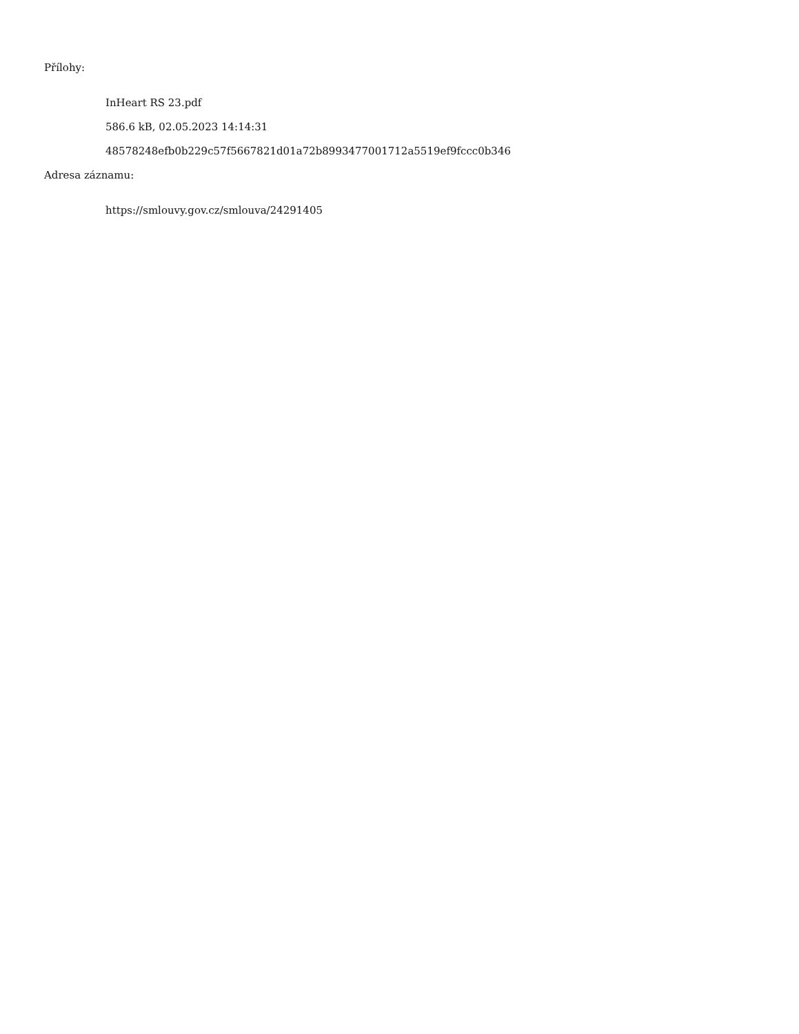Přílohy:
InHeart RS 23.pdf
586.6 kB, 02.05.2023 14:14:31
48578248efb0b229c57f5667821d01a72b8993477001712a5519ef9fccc0b346
Adresa záznamu:
https://smlouvy.gov.cz/smlouva/24291405